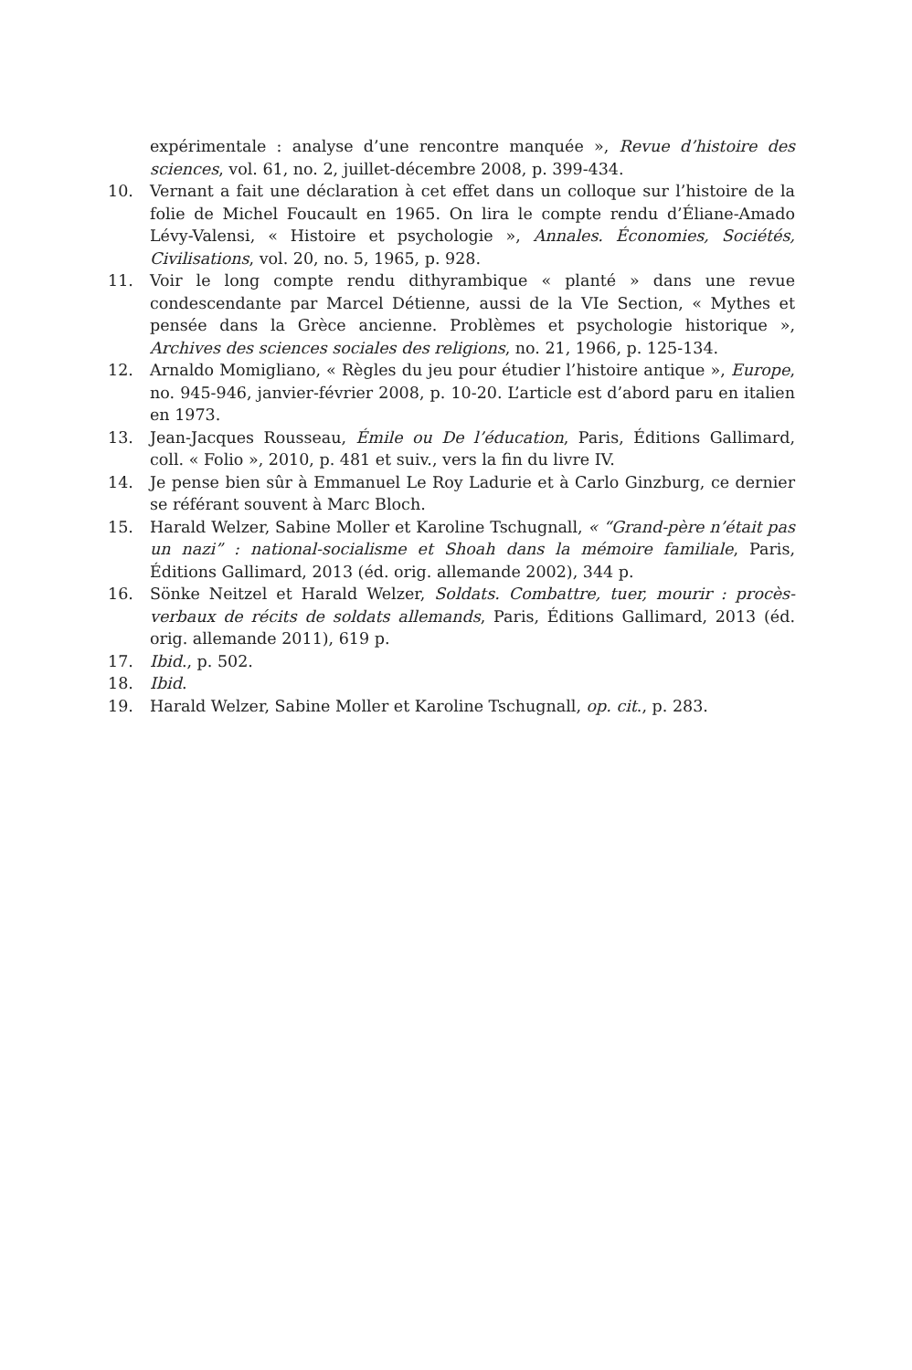expérimentale : analyse d’une rencontre manquée », Revue d’histoire des sciences, vol. 61, no. 2, juillet-décembre 2008, p. 399-434.
10. Vernant a fait une déclaration à cet effet dans un colloque sur l’histoire de la folie de Michel Foucault en 1965. On lira le compte rendu d’Éliane-Amado Lévy-Valensi, « Histoire et psychologie », Annales. Économies, Sociétés, Civilisations, vol. 20, no. 5, 1965, p. 928.
11. Voir le long compte rendu dithyrambique « planté » dans une revue condescendante par Marcel Détienne, aussi de la VIe Section, « Mythes et pensée dans la Grèce ancienne. Problèmes et psychologie historique », Archives des sciences sociales des religions, no. 21, 1966, p. 125-134.
12. Arnaldo Momigliano, « Règles du jeu pour étudier l’histoire antique », Europe, no. 945-946, janvier-février 2008, p. 10-20. L’article est d’abord paru en italien en 1973.
13. Jean-Jacques Rousseau, Émile ou De l’éducation, Paris, Éditions Gallimard, coll. « Folio », 2010, p. 481 et suiv., vers la fin du livre IV.
14. Je pense bien sûr à Emmanuel Le Roy Ladurie et à Carlo Ginzburg, ce dernier se référant souvent à Marc Bloch.
15. Harald Welzer, Sabine Moller et Karoline Tschugnall, « “Grand-père n’était pas un nazi” : national-socialisme et Shoah dans la mémoire familiale, Paris, Éditions Gallimard, 2013 (éd. orig. allemande 2002), 344 p.
16. Sönke Neitzel et Harald Welzer, Soldats. Combattre, tuer, mourir : procès-verbaux de récits de soldats allemands, Paris, Éditions Gallimard, 2013 (éd. orig. allemande 2011), 619 p.
17. Ibid., p. 502.
18. Ibid.
19. Harald Welzer, Sabine Moller et Karoline Tschugnall, op. cit., p. 283.